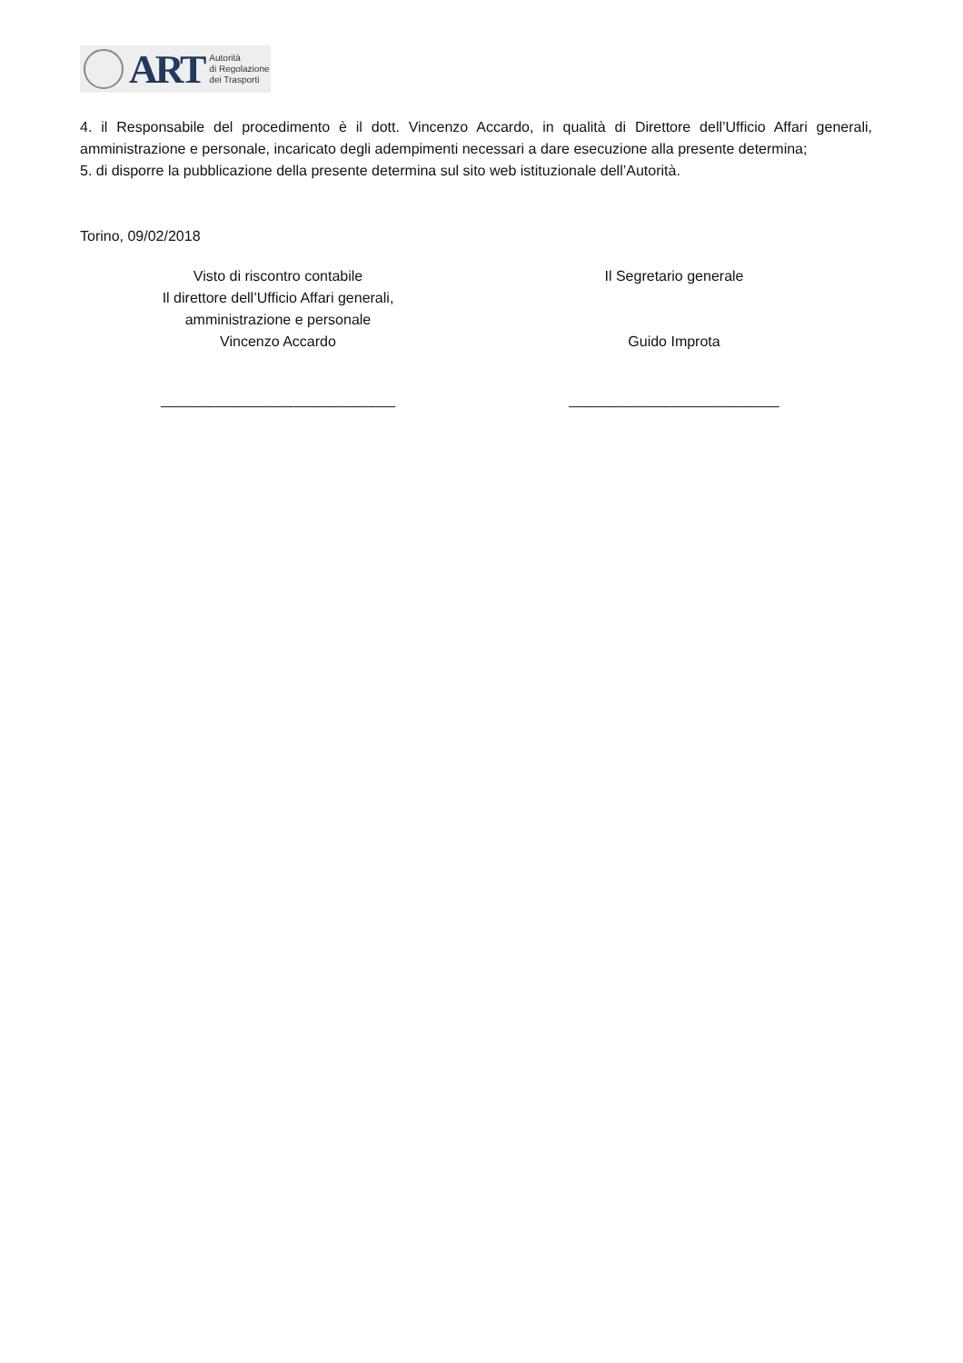ART
Autorità
di Regolazione
dei Trasporti
4. il Responsabile del procedimento è il dott. Vincenzo Accardo, in qualità di Direttore dell’Ufficio Affari generali, amministrazione e personale, incaricato degli adempimenti necessari a dare esecuzione alla presente determina;
5. di disporre la pubblicazione della presente determina sul sito web istituzionale dell’Autorità.
Torino, 09/02/2018
Visto di riscontro contabile
Il direttore dell’Ufficio Affari generali,
amministrazione e personale
Vincenzo Accardo
_____________________________
Il Segretario generale
Guido Improta
__________________________